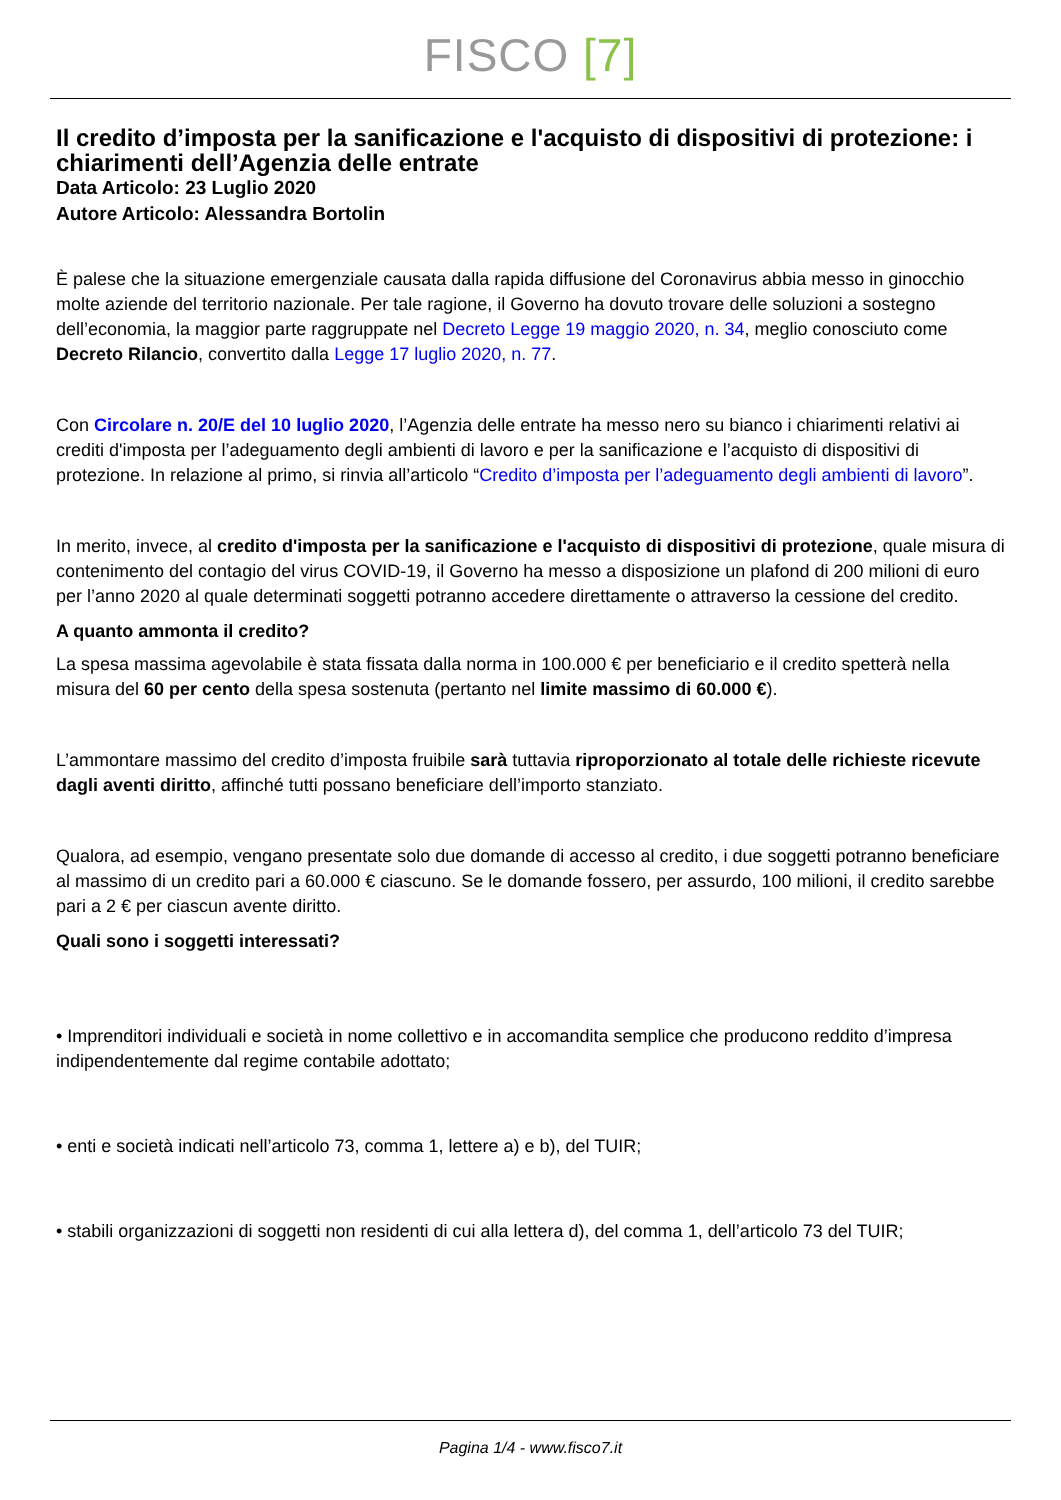FISCO [7]
Il credito d’imposta per la sanificazione e l'acquisto di dispositivi di protezione: i chiarimenti dell’Agenzia delle entrate
Data Articolo: 23 Luglio 2020
Autore Articolo: Alessandra Bortolin
È palese che la situazione emergenziale causata dalla rapida diffusione del Coronavirus abbia messo in ginocchio molte aziende del territorio nazionale. Per tale ragione, il Governo ha dovuto trovare delle soluzioni a sostegno dell’economia, la maggior parte raggruppate nel Decreto Legge 19 maggio 2020, n. 34, meglio conosciuto come Decreto Rilancio, convertito dalla Legge 17 luglio 2020, n. 77.
Con Circolare n. 20/E del 10 luglio 2020, l’Agenzia delle entrate ha messo nero su bianco i chiarimenti relativi ai crediti d'imposta per l’adeguamento degli ambienti di lavoro e per la sanificazione e l’acquisto di dispositivi di protezione. In relazione al primo, si rinvia all’articolo “Credito d’imposta per l’adeguamento degli ambienti di lavoro”.
In merito, invece, al credito d'imposta per la sanificazione e l'acquisto di dispositivi di protezione, quale misura di contenimento del contagio del virus COVID-19, il Governo ha messo a disposizione un plafond di 200 milioni di euro per l’anno 2020 al quale determinati soggetti potranno accedere direttamente o attraverso la cessione del credito.
A quanto ammonta il credito?
La spesa massima agevolabile è stata fissata dalla norma in 100.000 € per beneficiario e il credito spetterà nella misura del 60 per cento della spesa sostenuta (pertanto nel limite massimo di 60.000 €).
L’ammontare massimo del credito d’imposta fruibile sarà tuttavia riproporzionato al totale delle richieste ricevute dagli aventi diritto, affinché tutti possano beneficiare dell’importo stanziato.
Qualora, ad esempio, vengano presentate solo due domande di accesso al credito, i due soggetti potranno beneficiare al massimo di un credito pari a 60.000 € ciascuno. Se le domande fossero, per assurdo, 100 milioni, il credito sarebbe pari a 2 € per ciascun avente diritto.
Quali sono i soggetti interessati?
• Imprenditori individuali e società in nome collettivo e in accomandita semplice che producono reddito d’impresa indipendentemente dal regime contabile adottato;
• enti e società indicati nell’articolo 73, comma 1, lettere a) e b), del TUIR;
• stabili organizzazioni di soggetti non residenti di cui alla lettera d), del comma 1, dell’articolo 73 del TUIR;
Pagina 1/4 - www.fisco7.it